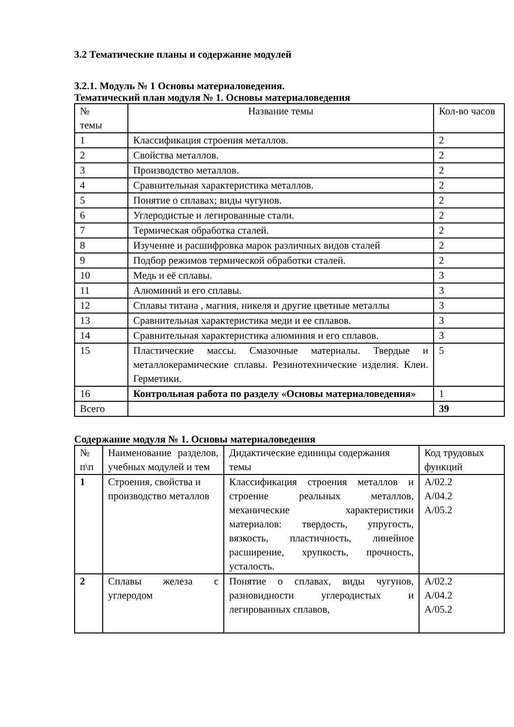3.2 Тематические планы и содержание модулей
3.2.1. Модуль № 1 Основы материаловедения.
Тематический план модуля № 1. Основы материаловедения
| № темы | Название темы | Кол-во часов |
| 1 | Классификация строения металлов. | 2 |
| 2 | Свойства металлов. | 2 |
| 3 | Производство металлов. | 2 |
| 4 | Сравнительная характеристика металлов. | 2 |
| 5 | Понятие о сплавах; виды чугунов. | 2 |
| 6 | Углеродистые и легированные стали. | 2 |
| 7 | Термическая обработка сталей. | 2 |
| 8 | Изучение и расшифровка марок различных видов сталей | 2 |
| 9 | Подбор режимов термической обработки сталей. | 2 |
| 10 | Медь и её сплавы. | 3 |
| 11 | Алюминий и его сплавы. | 3 |
| 12 | Сплавы титана , магния, никеля и другие цветные металлы | 3 |
| 13 | Сравнительная характеристика меди и ее сплавов. | 3 |
| 14 | Сравнительная характеристика алюминия и его сплавов. | 3 |
| 15 | Пластические массы. Смазочные материалы. Твердые и металлокерамические сплавы. Резинотехнические изделия. Клеи. Герметики. | 5 |
| 16 | Контрольная работа по разделу «Основы материаловедения» | 1 |
| Всего | | 39 |
Содержание модуля № 1. Основы материаловедения
| № п\п | Наименование разделов, учебных модулей и тем | Дидактические единицы содержания темы | Код трудовых функций |
| 1 | Строения, свойства и производство металлов | Классификация строения металлов и строение реальных металлов, механические характеристики материалов: твердость, упругость, вязкость, пластичность, линейное расширение, хрупкость, прочность, усталость. | А/02.2 А/04.2 А/05.2 |
| 2 | Сплавы железа с углеродом | Понятие о сплавах, виды чугунов, разновидности углеродистых и легированных сплавов, | А/02.2 А/04.2 А/05.2 |